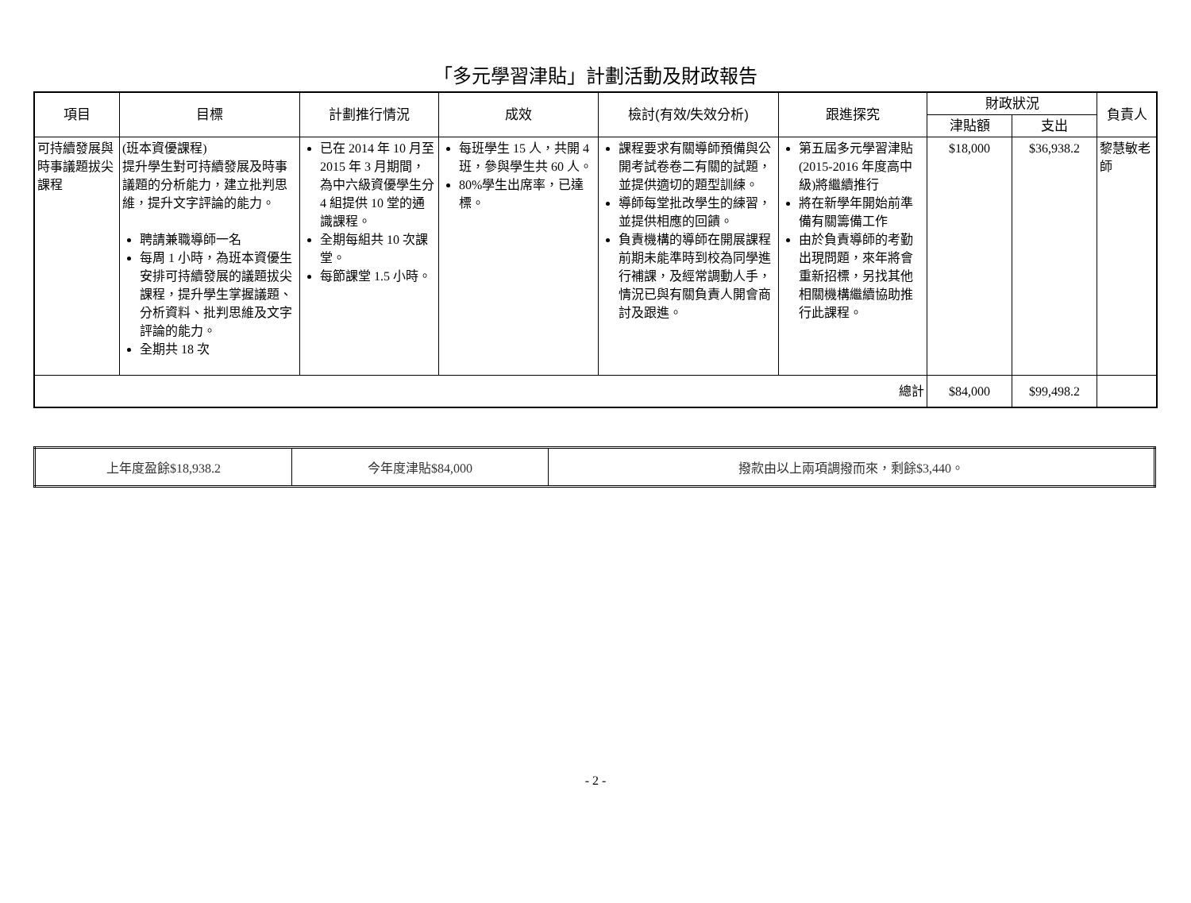「多元學習津貼」計劃活動及財政報告
| 項目 | 目標 | 計劃推行情況 | 成效 | 檢討(有效/失效分析) | 跟進探究 | 財政狀況 | | 負責人 |
| --- | --- | --- | --- | --- | --- | --- | --- | --- |
| | | | | | | 津貼額 | 支出 | |
| 可持續發展與時事議題拔尖課程 | (班本資優課程) 提升學生對可持續發展及時事議題的分析能力，建立批判思維，提升文字評論的能力。 聘請兼職導師一名 每周 1 小時，為班本資優生安排可持續發展的議題拔尖課程，提升學生掌握議題、分析資料、批判思維及文字評論的能力。 全期共 18 次 | 已在 2014 年 10 月至 2015 年 3 月期間，為中六級資優學生分 4 組提供 10 堂的通識課程。 全期每組共 10 次課堂。 每節課堂 1.5 小時。 | 每班學生 15 人，共開 4 班，參與學生共 60 人。 80%學生出席率，已達標。 | 課程要求有關導師預備與公開考試卷卷二有關的試題，並提供適切的題型訓練。 導師每堂批改學生的練習，並提供相應的回饋。 負責機構的導師在開展課程前期未能準時到校為同學進行補課，及經常調動人手，情況已與有關負責人開會商討及跟進。 | 第五屆多元學習津貼 (2015-2016 年度高中級)將繼續推行 將在新學年開始前準備有關籌備工作 由於負責導師的考勤出現問題，來年將會重新招標，另找其他相關機構繼續協助推行此課程。 | $18,000 | $36,938.2 | 黎慧敏老師 |
| 總計 | | | | | | $84,000 | $99,498.2 | |
| 上年度盈餘$18,938.2 | 今年度津貼$84,000 | 撥款由以上兩項調撥而來，剩餘$3,440。 |
- 2 -